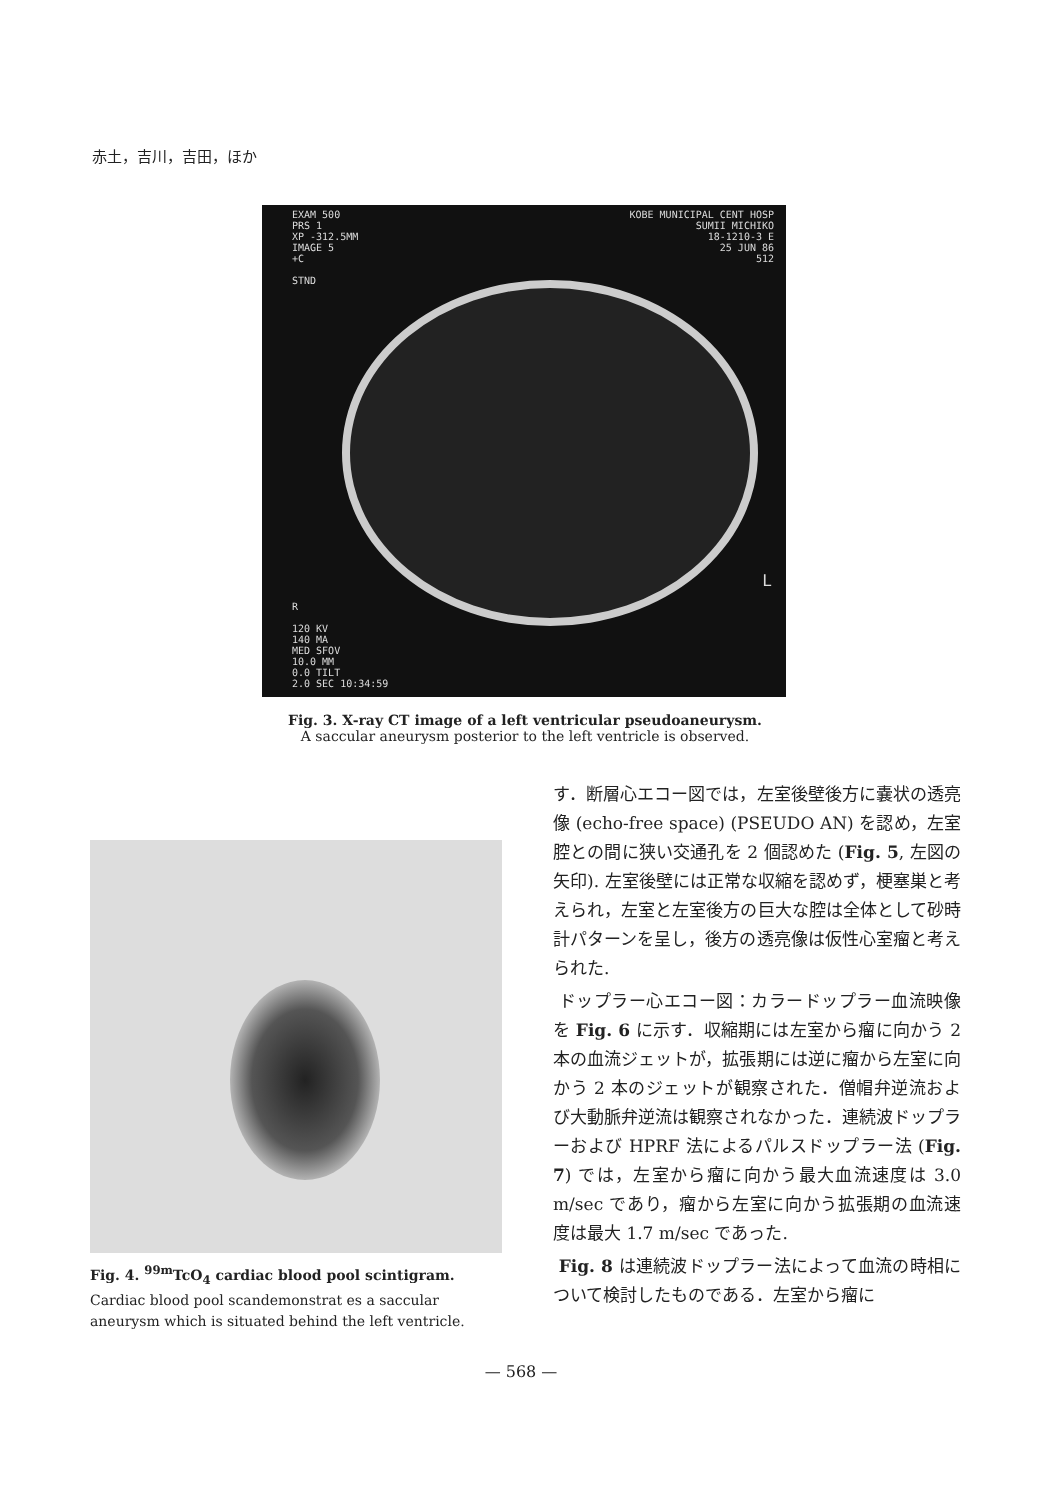赤土，吉川，吉田，ほか
EXAM 500
PRS 1
XP -312.5MM
IMAGE 5
+C
STND
KOBE MUNICIPAL CENT HOSP
SUMII MICHIKO
18-1210-3 E
25 JUN 86
512
R
120 KV
140 MA
MED SFOV
10.0 MM
0.0 TILT
2.0 SEC 10:34:59
L
Fig. 3. X-ray CT image of a left ventricular pseudoaneurysm.
A saccular aneurysm posterior to the left ventricle is observed.
Fig. 4. <sup>99m</sup>TcO<sub>4</sub> cardiac blood pool scintigram.
Cardiac blood pool scandemonstrat es a saccular aneurysm which is situated behind the left ventricle.
す．断層心エコー図では，左室後壁後方に嚢状の透亮像 (echo-free space) (PSEUDO AN) を認め，左室腔との間に狭い交通孔を 2 個認めた (Fig. 5, 左図の矢印). 左室後壁には正常な収縮を認めず，梗塞巣と考えられ，左室と左室後方の巨大な腔は全体として砂時計パターンを呈し，後方の透亮像は仮性心室瘤と考えられた.
ドップラー心エコー図：カラードップラー血流映像を Fig. 6 に示す．収縮期には左室から瘤に向かう 2 本の血流ジェットが，拡張期には逆に瘤から左室に向かう 2 本のジェットが観察された．僧帽弁逆流および大動脈弁逆流は観察されなかった．連続波ドップラーおよび HPRF 法によるパルスドップラー法 (Fig. 7) では，左室から瘤に向かう最大血流速度は 3.0 m/sec であり，瘤から左室に向かう拡張期の血流速度は最大 1.7 m/sec であった.
Fig. 8 は連続波ドップラー法によって血流の時相について検討したものである．左室から瘤に
— 568 —